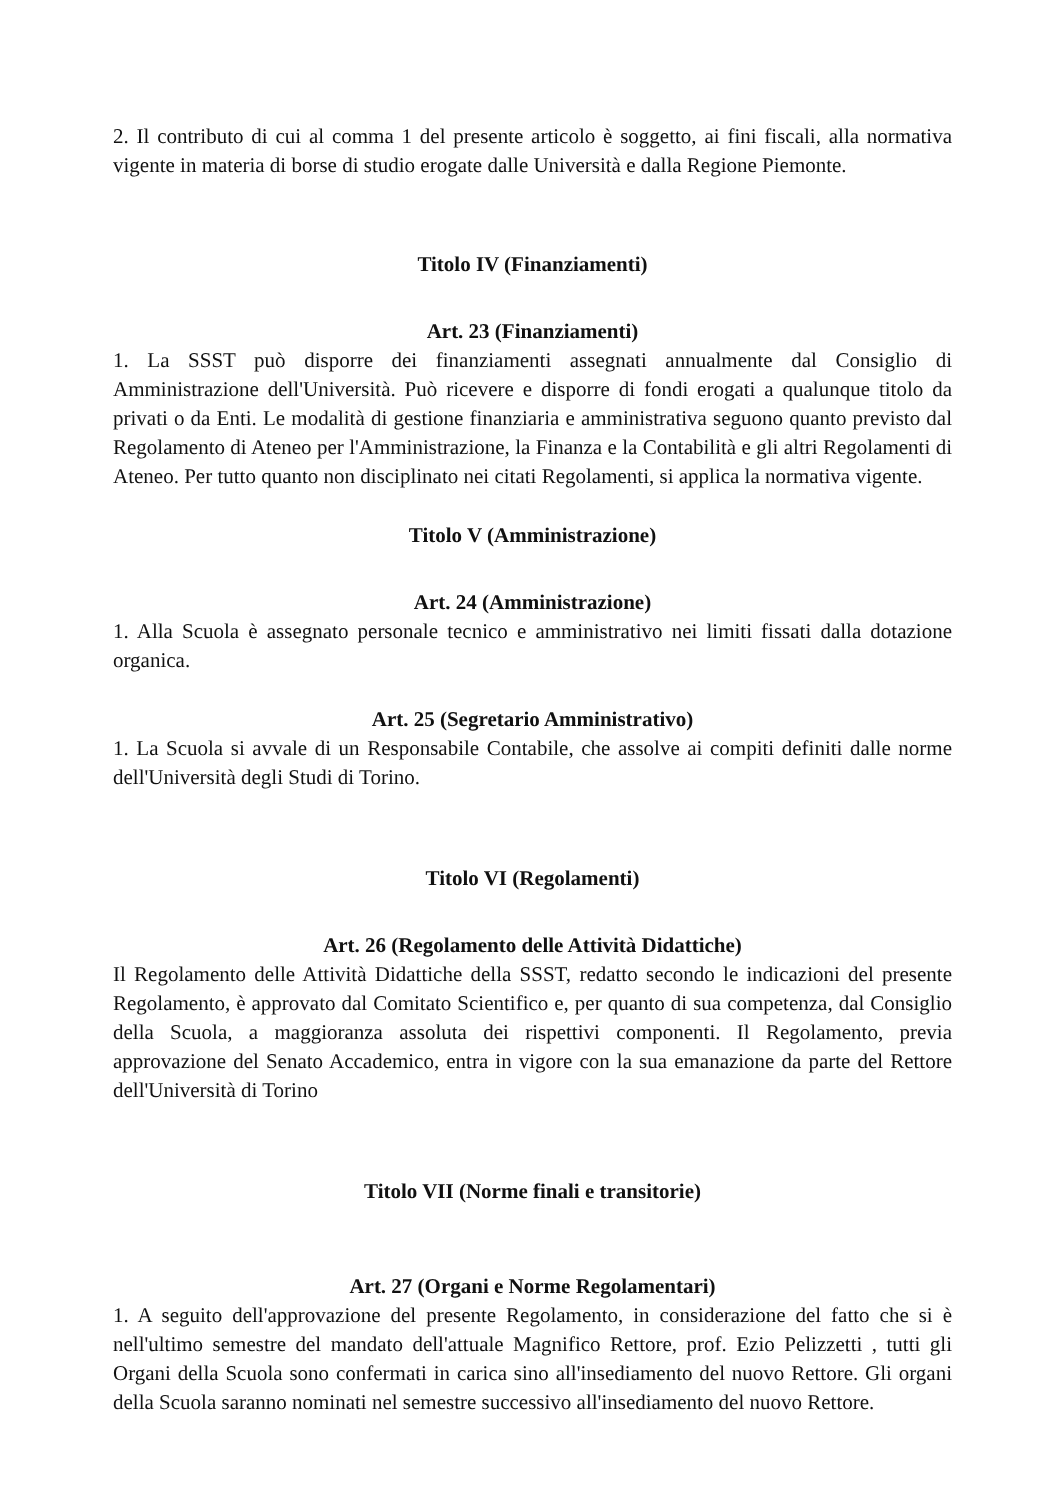2. Il contributo di cui al comma 1 del presente articolo è soggetto, ai fini fiscali, alla normativa vigente in materia di borse di studio erogate dalle Università e dalla Regione Piemonte.
Titolo IV (Finanziamenti)
Art. 23 (Finanziamenti)
1. La SSST può disporre dei finanziamenti assegnati annualmente dal Consiglio di Amministrazione dell'Università. Può ricevere e disporre di fondi erogati a qualunque titolo da privati o da Enti. Le modalità di gestione finanziaria e amministrativa seguono quanto previsto dal Regolamento di Ateneo per l'Amministrazione, la Finanza e la Contabilità e gli altri Regolamenti di Ateneo. Per tutto quanto non disciplinato nei citati Regolamenti, si applica la normativa vigente.
Titolo V (Amministrazione)
Art. 24 (Amministrazione)
1. Alla Scuola è assegnato personale tecnico e amministrativo nei limiti fissati dalla dotazione organica.
Art. 25 (Segretario Amministrativo)
1. La Scuola si avvale di un Responsabile Contabile, che assolve ai compiti definiti dalle norme dell'Università degli Studi di Torino.
Titolo VI (Regolamenti)
Art. 26 (Regolamento delle Attività Didattiche)
Il Regolamento delle Attività Didattiche della SSST, redatto secondo le indicazioni del presente Regolamento, è approvato dal Comitato Scientifico e, per quanto di sua competenza, dal Consiglio della Scuola, a maggioranza assoluta dei rispettivi componenti. Il Regolamento, previa approvazione del Senato Accademico, entra in vigore con la sua emanazione da parte del Rettore dell'Università di Torino
Titolo VII (Norme finali e transitorie)
Art. 27 (Organi e Norme Regolamentari)
1. A seguito dell'approvazione del presente Regolamento, in considerazione del fatto che si è nell'ultimo semestre del mandato dell'attuale Magnifico Rettore, prof. Ezio Pelizzetti , tutti gli Organi della Scuola sono confermati in carica sino all'insediamento del nuovo Rettore. Gli organi della Scuola saranno nominati nel semestre successivo all'insediamento del nuovo Rettore.